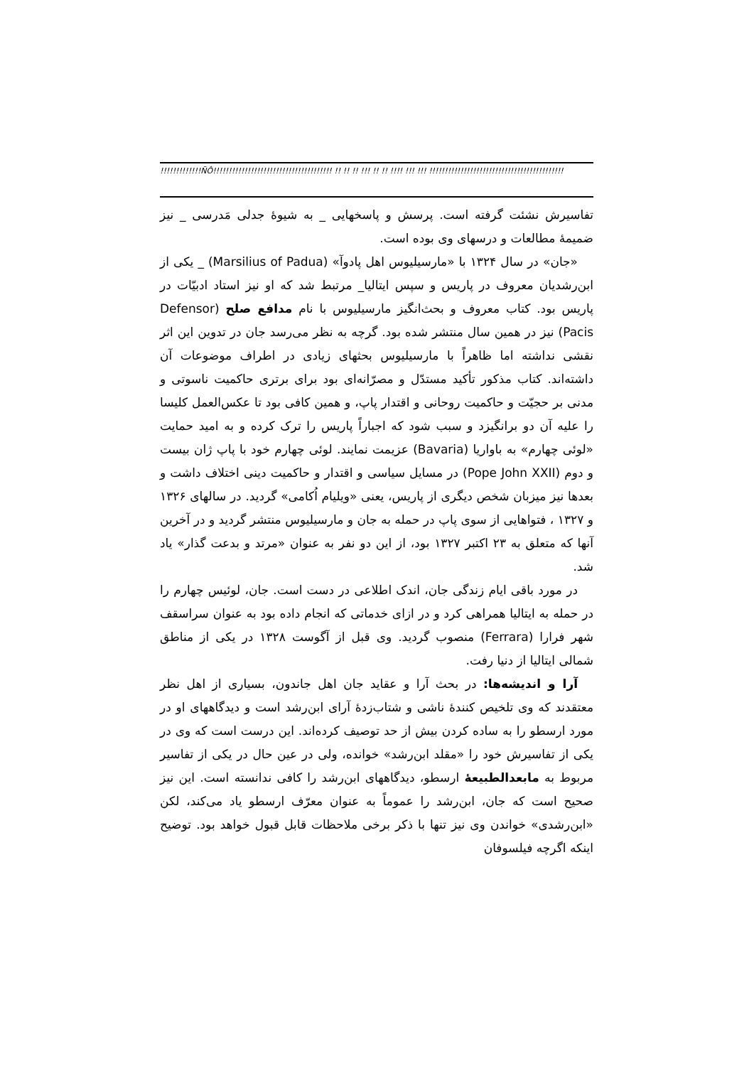!!!!!!!!!!!!!ÑÔ!!!!!!!!!!!!!!!!!!!!!!!!!!!!!!!!!!!!!! !! !! !! !!! !! !! !!!! !!! !!! !!!!!!!!!!!!!!!!!!!!!!!!!!!!!!!!!!!!!!!!!!!
تفاسیرش نشئت گرفته است. پرسش و پاسخهایی _ به شیوهٔ جدلی مَدرسی _ نیز ضمیمهٔ مطالعات و درسهای وی بوده است.
«جان» در سال ۱۳۲۴ با «مارسیلیوس اهل پادوآ» (Marsilius of Padua) _ یکی از ابن‌رشدیان معروف در پاریس و سپس ایتالیا_ مرتبط شد که او نیز استاد ادبیّات در پاریس بود. کتاب معروف و بحث‌انگیز مارسیلیوس با نام مدافع صلح (Defensor Pacis) نیز در همین سال منتشر شده بود. گرچه به نظر می‌رسد جان در تدوین این اثر نقشی نداشته اما ظاهراً با مارسیلیوس بحثهای زیادی در اطراف موضوعات آن داشته‌اند. کتاب مذکور تأکید مستدّل و مصرّانه‌ای بود برای برتری حاکمیت ناسوتی و مدنی بر حجیّت و حاکمیت روحانی و اقتدار پاپ، و همین کافی بود تا عکس‌العمل کلیسا را علیه آن دو برانگیزد و سبب شود که اجباراً پاریس را ترک کرده و به امید حمایت «لوئی چهارم» به باواریا (Bavaria) عزیمت نمایند. لوئی چهارم خود با پاپ ژان بیست و دوم (Pope John XXII) در مسایل سیاسی و اقتدار و حاکمیت دینی اختلاف داشت و بعدها نیز میزبان شخص دیگری از پاریس، یعنی «ویلیام اُکامی» گردید. در سالهای ۱۳۲۶ و ۱۳۲۷ ، فتواهایی از سوی پاپ در حمله به جان و مارسیلیوس منتشر گردید و در آخرین آنها که متعلق به ۲۳ اکتبر ۱۳۲۷ بود، از این دو نفر به عنوان «مرتد و بدعت گذار» یاد شد.
در مورد باقی ایام زندگی جان، اندک اطلاعی در دست است. جان، لوئیس چهارم را در حمله به ایتالیا همراهی کرد و در ازای خدماتی که انجام داده بود به عنوان سراسقف شهر فرارا (Ferrara) منصوب گردید. وی قبل از آگوست ۱۳۲۸ در یکی از مناطق شمالی ایتالیا از دنیا رفت.
آرا و اندیشه‌ها: در بحث آرا و عقاید جان اهل جاندون، بسیاری از اهل نظر معتقدند که وی تلخیص کنندهٔ ناشی و شتاب‌زدهٔ آرای ابن‌رشد است و دیدگاههای او در مورد ارسطو را به ساده کردن بیش از حد توصیف کرده‌اند. این درست است که وی در یکی از تفاسیرش خود را «مقلد ابن‌رشد» خوانده، ولی در عین حال در یکی از تفاسیر مربوط به مابعدالطبیعهٔ ارسطو، دیدگاههای ابن‌رشد را کافی ندانسته است. این نیز صحیح است که جان، ابن‌رشد را عموماً به عنوان معرّف ارسطو یاد می‌کند، لکن «ابن‌رشدی» خواندن وی نیز تنها با ذکر برخی ملاحظات قابل قبول خواهد بود. توضیح اینکه اگرچه فیلسوفان